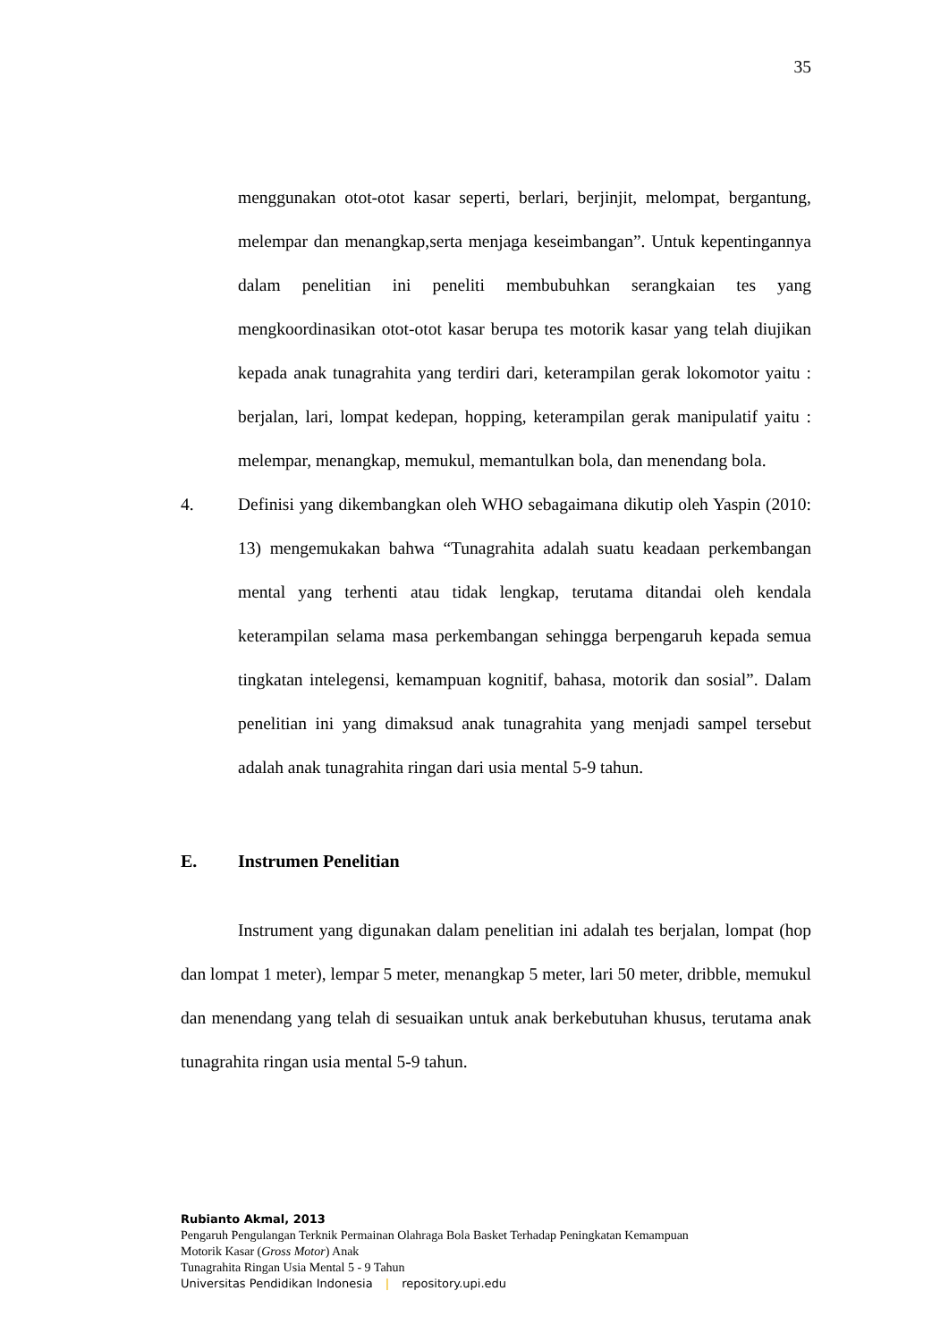35
menggunakan otot-otot kasar seperti, berlari, berjinjit, melompat, bergantung, melempar dan menangkap,serta menjaga keseimbangan”. Untuk kepentingannya dalam penelitian ini peneliti membubuhkan serangkaian tes yang mengkoordinasikan otot-otot kasar berupa tes motorik kasar yang telah diujikan kepada anak tunagrahita yang terdiri dari, keterampilan gerak lokomotor yaitu : berjalan, lari, lompat kedepan, hopping, keterampilan gerak manipulatif yaitu : melempar, menangkap, memukul, memantulkan bola, dan menendang bola.
4. Definisi yang dikembangkan oleh WHO sebagaimana dikutip oleh Yaspin (2010: 13) mengemukakan bahwa “Tunagrahita adalah suatu keadaan perkembangan mental yang terhenti atau tidak lengkap, terutama ditandai oleh kendala keterampilan selama masa perkembangan sehingga berpengaruh kepada semua tingkatan intelegensi, kemampuan kognitif, bahasa, motorik dan sosial”. Dalam penelitian ini yang dimaksud anak tunagrahita yang menjadi sampel tersebut adalah anak tunagrahita ringan dari usia mental 5-9 tahun.
E. Instrumen Penelitian
Instrument yang digunakan dalam penelitian ini adalah tes berjalan, lompat (hop dan lompat 1 meter), lempar 5 meter, menangkap 5 meter, lari 50 meter, dribble, memukul dan menendang yang telah di sesuaikan untuk anak berkebutuhan khusus, terutama anak tunagrahita ringan usia mental 5-9 tahun.
Rubianto Akmal, 2013
Pengaruh Pengulangan Terknik Permainan Olahraga Bola Basket Terhadap Peningkatan Kemampuan
Motorik Kasar (Gross Motor) Anak
Tunagrahita Ringan Usia Mental 5 - 9 Tahun
Universitas Pendidikan Indonesia | repository.upi.edu